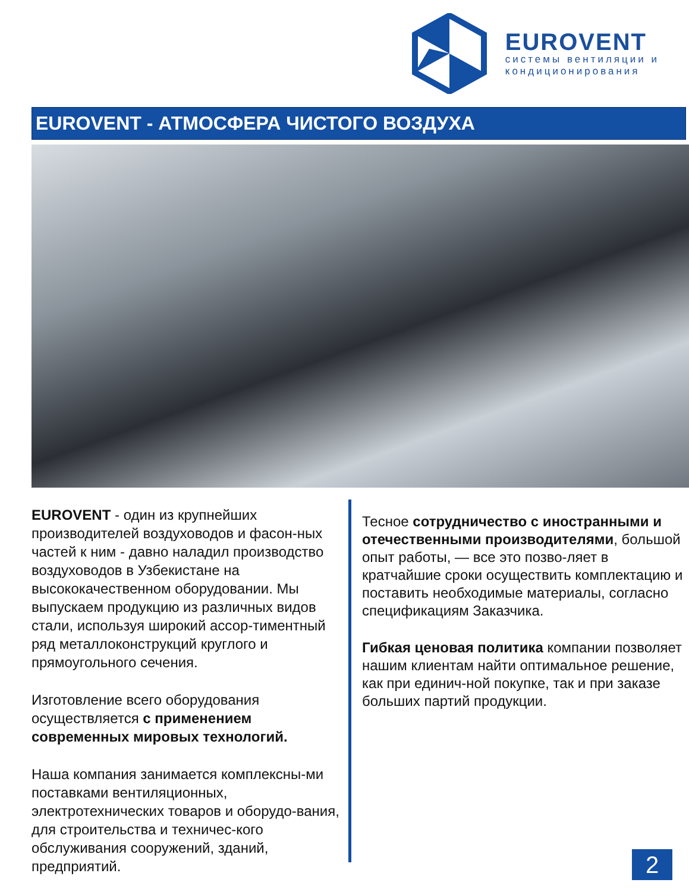EUROVENT
системы вентиляции и
кондиционирования
EUROVENT - АТМОСФЕРА ЧИСТОГО ВОЗДУХА
EUROVENT - один из крупнейших производителей воздуховодов и фасон-ных частей к ним - давно наладил производство воздуховодов в Узбекистане на высококачественном оборудовании. Мы выпускаем продукцию из различных видов стали, используя широкий ассор-тиментный ряд металлоконструкций круглого и прямоугольного сечения.
Изготовление всего оборудования осуществляется с применением современных мировых технологий.
Наша компания занимается комплексны-ми поставками вентиляционных, электротехнических товаров и оборудо-вания, для строительства и техничес-кого обслуживания сооружений, зданий, предприятий.
Тесное сотрудничество с иностранными и отечественными производителями, большой опыт работы, — все это позво-ляет в кратчайшие сроки осуществить комплектацию и поставить необходимые материалы, согласно спецификациям Заказчика.
Гибкая ценовая политика компании позволяет нашим клиентам найти оптимальное решение, как при единич-ной покупке, так и при заказе больших партий продукции.
2